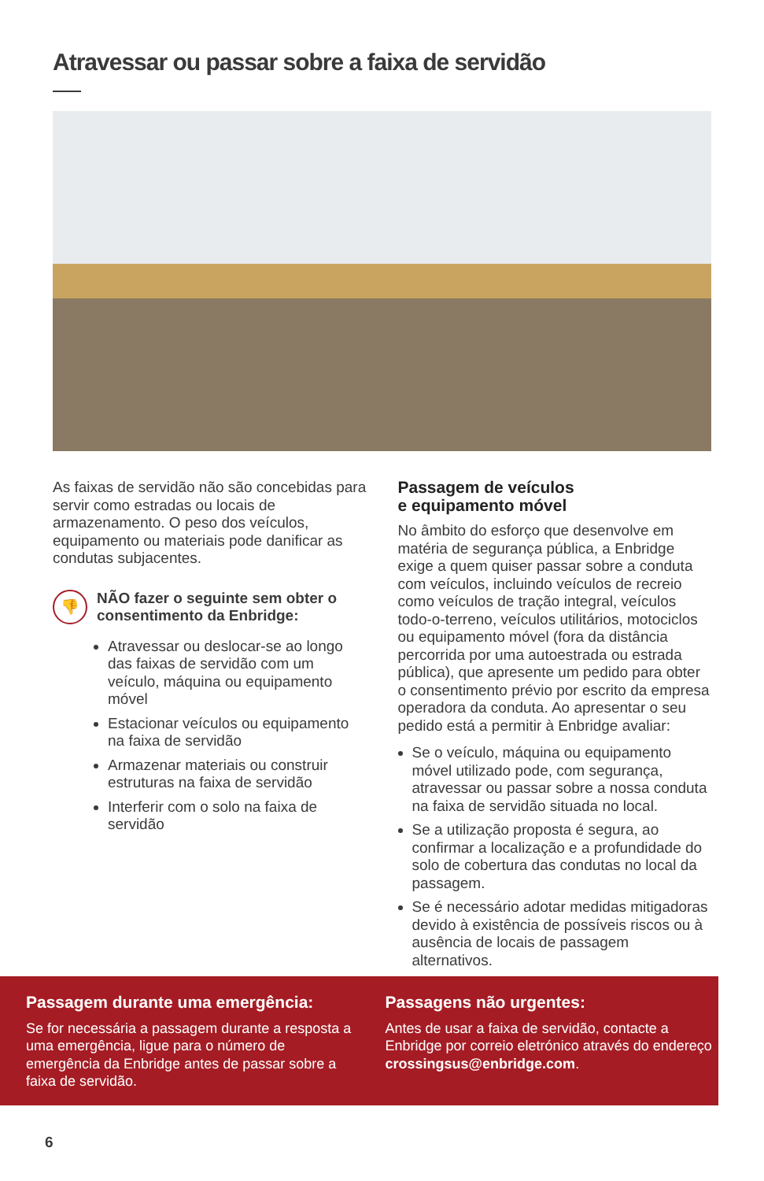Atravessar ou passar sobre a faixa de servidão
As faixas de servidão não são concebidas para servir como estradas ou locais de armazenamento. O peso dos veículos, equipamento ou materiais pode danificar as condutas subjacentes.
👎
NÃO fazer o seguinte sem obter o consentimento da Enbridge:
Atravessar ou deslocar-se ao longo das faixas de servidão com um veículo, máquina ou equipamento móvel
Estacionar veículos ou equipamento na faixa de servidão
Armazenar materiais ou construir estruturas na faixa de servidão
Interferir com o solo na faixa de servidão
Passagem de veículos
e equipamento móvel
No âmbito do esforço que desenvolve em matéria de segurança pública, a Enbridge exige a quem quiser passar sobre a conduta com veículos, incluindo veículos de recreio como veículos de tração integral, veículos todo-o-terreno, veículos utilitários, motociclos ou equipamento móvel (fora da distância percorrida por uma autoestrada ou estrada pública), que apresente um pedido para obter o consentimento prévio por escrito da empresa operadora da conduta. Ao apresentar o seu pedido está a permitir à Enbridge avaliar:
Se o veículo, máquina ou equipamento móvel utilizado pode, com segurança, atravessar ou passar sobre a nossa conduta na faixa de servidão situada no local.
Se a utilização proposta é segura, ao confirmar a localização e a profundidade do solo de cobertura das condutas no local da passagem.
Se é necessário adotar medidas mitigadoras devido à existência de possíveis riscos ou à ausência de locais de passagem alternativos.
Passagem durante uma emergência:
Se for necessária a passagem durante a resposta a uma emergência, ligue para o número de emergência da Enbridge antes de passar sobre a faixa de servidão.
Passagens não urgentes:
Antes de usar a faixa de servidão, contacte a Enbridge por correio eletrónico através do endereço crossingsus@enbridge.com.
6